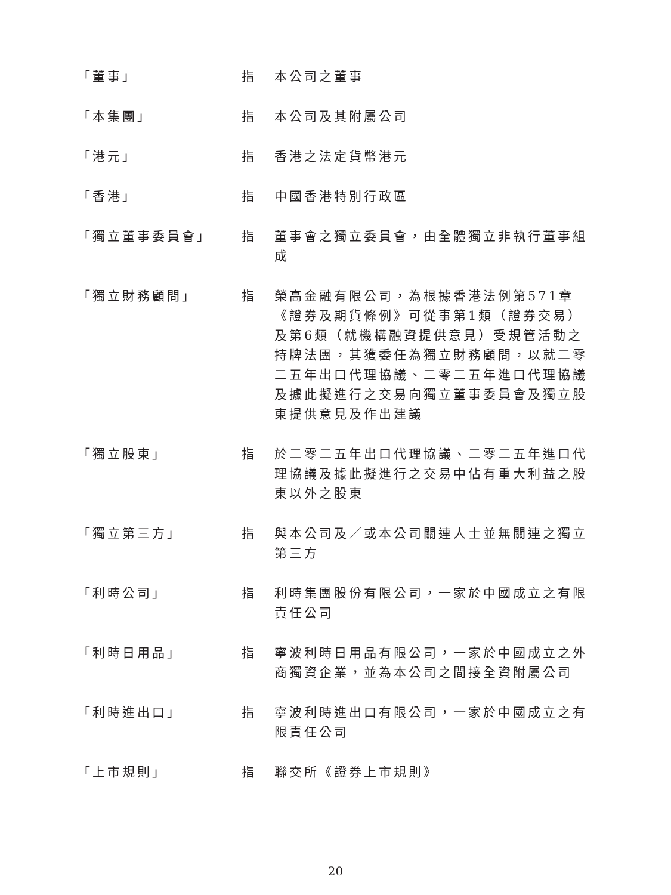「董事」 指 本公司之董事
「本集團」 指 本公司及其附屬公司
「港元」 指 香港之法定貨幣港元
「香港」 指 中國香港特別行政區
「獨立董事委員會」 指 董事會之獨立委員會，由全體獨立非執行董事組成
「獨立財務顧問」 指 榮高金融有限公司，為根據香港法例第571章《證券及期貨條例》可從事第1類（證券交易）及第6類（就機構融資提供意見）受規管活動之持牌法團，其獲委任為獨立財務顧問，以就二零二五年出口代理協議、二零二五年進口代理協議及據此擬進行之交易向獨立董事委員會及獨立股東提供意見及作出建議
「獨立股東」 指 於二零二五年出口代理協議、二零二五年進口代理協議及據此擬進行之交易中佔有重大利益之股東以外之股東
「獨立第三方」 指 與本公司及／或本公司關連人士並無關連之獨立第三方
「利時公司」 指 利時集團股份有限公司，一家於中國成立之有限責任公司
「利時日用品」 指 寧波利時日用品有限公司，一家於中國成立之外商獨資企業，並為本公司之間接全資附屬公司
「利時進出口」 指 寧波利時進出口有限公司，一家於中國成立之有限責任公司
「上市規則」 指 聯交所《證券上市規則》
20